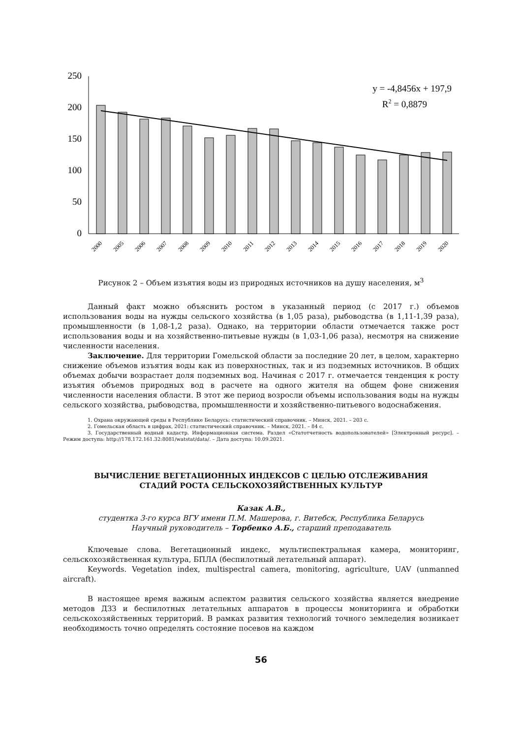250
200
150
100
50
0
y = -4,8456x + 197,9
R2 = 0,8879
2000
2005
2006
2007
2008
2009
2010
2011
2012
2013
2014
2015
2016
2017
2018
2019
2020
Рисунок 2 – Объем изъятия воды из природных источников на душу населения, м<sup>3</sup>
Данный факт можно объяснить ростом в указанный период (с 2017 г.) объемов использования воды на нужды сельского хозяйства (в 1,05 раза), рыбоводства (в 1,11-1,39 раза), промышленности (в 1,08-1,2 раза). Однако, на территории области отмечается также рост использования воды и на хозяйственно-питьевые нужды (в 1,03-1,06 раза), несмотря на снижение численности населения.
Заключение. Для территории Гомельской области за последние 20 лет, в целом, характерно снижение объемов изъятия воды как из поверхностных, так и из подземных источников. В общих объемах добычи возрастает доля подземных вод. Начиная с 2017 г. отмечается тенденция к росту изъятия объемов природных вод в расчете на одного жителя на общем фоне снижения численности населения области. В этот же период возросли объемы использования воды на нужды сельского хозяйства, рыбоводства, промышленности и хозяйственно-питьевого водоснабжения.
1. Охрана окружающей среды в Республике Беларусь: статистический справочник. – Минск, 2021. – 203 с.
2. Гомельская область в цифрах, 2021: статистический справочник. – Минск, 2021. – 84 с.
3. Государственный водный кадастр. Информационная система. Раздел «Статотчетность водопользователей» [Электронный ресурс]. – Режим доступа: http://178.172.161.32:8081/watstat/data/. – Дата доступа: 10.09.2021.
ВЫЧИСЛЕНИЕ ВЕГЕТАЦИОННЫХ ИНДЕКСОВ С ЦЕЛЬЮ ОТСЛЕЖИВАНИЯ
СТАДИЙ РОСТА СЕЛЬСКОХОЗЯЙСТВЕННЫХ КУЛЬТУР
Казак А.В.,
студентка 3-го курса ВГУ имени П.М. Машерова, г. Витебск, Республика Беларусь
Научный руководитель – Торбенко А.Б., старший преподаватель
Ключевые слова. Вегетационный индекс, мультиспектральная камера, мониторинг, сельскохозяйственная культура, БПЛА (беспилотный летательный аппарат).
Keywords. Vegetation index, multispectral camera, monitoring, agriculture, UAV (unmanned aircraft).
В настоящее время важным аспектом развития сельского хозяйства является внедрение методов ДЗЗ и беспилотных летательных аппаратов в процессы мониторинга и обработки сельскохозяйственных территорий. В рамках развития технологий точного земледелия возникает необходимость точно определять состояние посевов на каждом
56